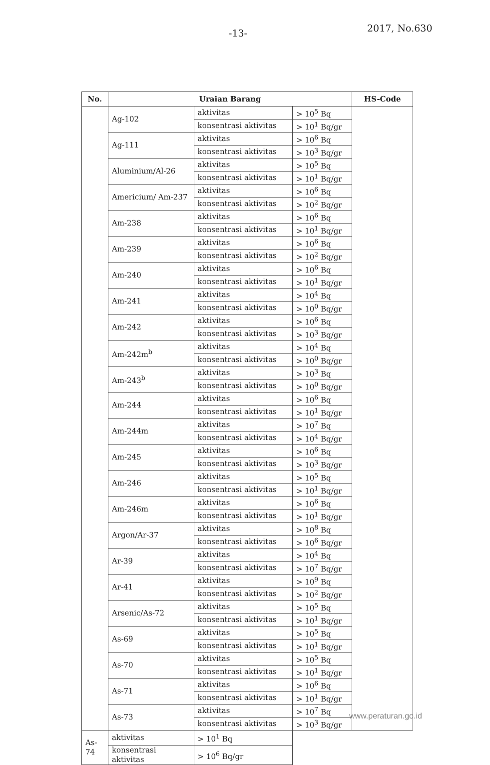-13- 2017, No.630
| No. | Uraian Barang | | | HS-Code |
| --- | --- | --- | --- | --- |
| | Ag-102 | aktivitas | > 10<sup>5</sup> Bq | |
| | | konsentrasi aktivitas | > 10<sup>1</sup> Bq/gr | |
| | Ag-111 | aktivitas | > 10<sup>6</sup> Bq | |
| | | konsentrasi aktivitas | > 10<sup>3</sup> Bq/gr | |
| | Aluminium/Al-26 | aktivitas | > 10<sup>5</sup> Bq | |
| | | konsentrasi aktivitas | > 10<sup>1</sup> Bq/gr | |
| | Americium/ Am-237 | aktivitas | > 10<sup>6</sup> Bq | |
| | | konsentrasi aktivitas | > 10<sup>2</sup> Bq/gr | |
| | Am-238 | aktivitas | > 10<sup>6</sup> Bq | |
| | | konsentrasi aktivitas | > 10<sup>1</sup> Bq/gr | |
| | Am-239 | aktivitas | > 10<sup>6</sup> Bq | |
| | | konsentrasi aktivitas | > 10<sup>2</sup> Bq/gr | |
| | Am-240 | aktivitas | > 10<sup>6</sup> Bq | |
| | | konsentrasi aktivitas | > 10<sup>1</sup> Bq/gr | |
| | Am-241 | aktivitas | > 10<sup>4</sup> Bq | |
| | | konsentrasi aktivitas | > 10<sup>0</sup> Bq/gr | |
| | Am-242 | aktivitas | > 10<sup>6</sup> Bq | |
| | | konsentrasi aktivitas | > 10<sup>3</sup> Bq/gr | |
| | Am-242m<sup>b</sup> | aktivitas | > 10<sup>4</sup> Bq | |
| | | konsentrasi aktivitas | > 10<sup>0</sup> Bq/gr | |
| | Am-243<sup>b</sup> | aktivitas | > 10<sup>3</sup> Bq | |
| | | konsentrasi aktivitas | > 10<sup>0</sup> Bq/gr | |
| | Am-244 | aktivitas | > 10<sup>6</sup> Bq | |
| | | konsentrasi aktivitas | > 10<sup>1</sup> Bq/gr | |
| | Am-244m | aktivitas | > 10<sup>7</sup> Bq | |
| | | konsentrasi aktivitas | > 10<sup>4</sup> Bq/gr | |
| | Am-245 | aktivitas | > 10<sup>6</sup> Bq | |
| | | konsentrasi aktivitas | > 10<sup>3</sup> Bq/gr | |
| | Am-246 | aktivitas | > 10<sup>5</sup> Bq | |
| | | konsentrasi aktivitas | > 10<sup>1</sup> Bq/gr | |
| | Am-246m | aktivitas | > 10<sup>6</sup> Bq | |
| | | konsentrasi aktivitas | > 10<sup>1</sup> Bq/gr | |
| | Argon/Ar-37 | aktivitas | > 10<sup>8</sup> Bq | |
| | | konsentrasi aktivitas | > 10<sup>6</sup> Bq/gr | |
| | Ar-39 | aktivitas | > 10<sup>4</sup> Bq | |
| | | konsentrasi aktivitas | > 10<sup>7</sup> Bq/gr | |
| | Ar-41 | aktivitas | > 10<sup>9</sup> Bq | |
| | | konsentrasi aktivitas | > 10<sup>2</sup> Bq/gr | |
| | Arsenic/As-72 | aktivitas | > 10<sup>5</sup> Bq | |
| | | konsentrasi aktivitas | > 10<sup>1</sup> Bq/gr | |
| | As-69 | aktivitas | > 10<sup>5</sup> Bq | |
| | | konsentrasi aktivitas | > 10<sup>1</sup> Bq/gr | |
| | As-70 | aktivitas | > 10<sup>5</sup> Bq | |
| | | konsentrasi aktivitas | > 10<sup>1</sup> Bq/gr | |
| | As-71 | aktivitas | > 10<sup>6</sup> Bq | |
| | | konsentrasi aktivitas | > 10<sup>1</sup> Bq/gr | |
| | As-73 | aktivitas | > 10<sup>7</sup> Bq | |
| | | konsentrasi aktivitas | > 10<sup>3</sup> Bq/gr | |
| As-74 | aktivitas | > 10<sup>1</sup> Bq | | |
| | konsentrasi aktivitas | > 10<sup>6</sup> Bq/gr | | |
www.peraturan.go.id